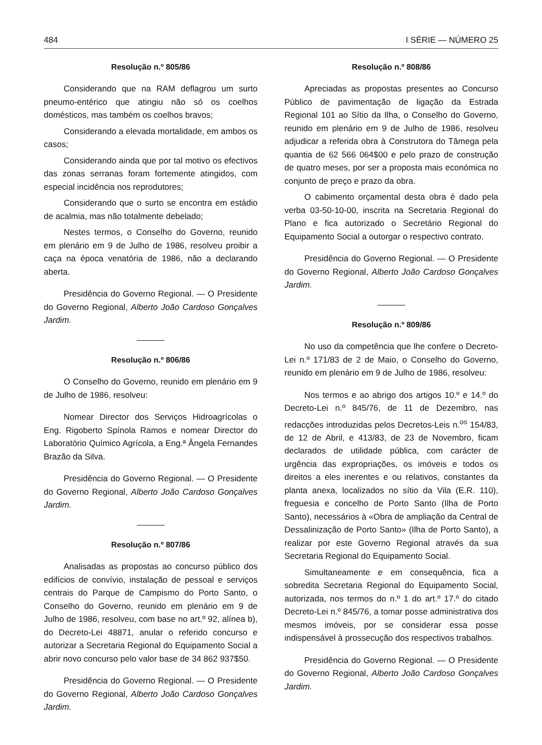484 I SÉRIE — NÚMERO 25
Resolução n.º 805/86
Considerando que na RAM deflagrou um surto pneumo-entérico que atingiu não só os coelhos domésticos, mas também os coelhos bravos;
Considerando a elevada mortalidade, em ambos os casos;
Considerando ainda que por tal motivo os efectivos das zonas serranas foram fortemente atingidos, com especial incidência nos reprodutores;
Considerando que o surto se encontra em estádio de acalmia, mas não totalmente debelado;
Nestes termos, o Conselho do Governo, reunido em plenário em 9 de Julho de 1986, resolveu proibir a caça na época venatória de 1986, não a declarando aberta.
Presidência do Governo Regional. — O Presidente do Governo Regional, Alberto João Cardoso Gonçalves Jardim.
Resolução n.º 806/86
O Conselho do Governo, reunido em plenário em 9 de Julho de 1986, resolveu:
Nomear Director dos Serviços Hidroagrícolas o Eng. Rigoberto Spínola Ramos e nomear Director do Laboratório Químico Agrícola, a Eng.ª Ângela Fernandes Brazão da Silva.
Presidência do Governo Regional. — O Presidente do Governo Regional, Alberto João Cardoso Gonçalves Jardim.
Resolução n.º 807/86
Analisadas as propostas ao concurso público dos edifícios de convívio, instalação de pessoal e serviços centrais do Parque de Campismo do Porto Santo, o Conselho do Governo, reunido em plenário em 9 de Julho de 1986, resolveu, com base no art.º 92, alínea b), do Decreto-Lei 48871, anular o referido concurso e autorizar a Secretaria Regional do Equipamento Social a abrir novo concurso pelo valor base de 34 862 937$50.
Presidência do Governo Regional. — O Presidente do Governo Regional, Alberto João Cardoso Gonçalves Jardim.
Resolução n.º 808/86
Apreciadas as propostas presentes ao Concurso Público de pavimentação de ligação da Estrada Regional 101 ao Sítio da Ilha, o Conselho do Governo, reunido em plenário em 9 de Julho de 1986, resolveu adjudicar a referida obra à Construtora do Tâmega pela quantia de 62 566 064$00 e pelo prazo de construção de quatro meses, por ser a proposta mais económica no conjunto de preço e prazo da obra.
O cabimento orçamental desta obra é dado pela verba 03-50-10-00, inscrita na Secretaria Regional do Plano e fica autorizado o Secretário Regional do Equipamento Social a outorgar o respectivo contrato.
Presidência do Governo Regional. — O Presidente do Governo Regional, Alberto João Cardoso Gonçalves Jardim.
Resolução n.º 809/86
No uso da competência que lhe confere o Decreto-Lei n.º 171/83 de 2 de Maio, o Conselho do Governo, reunido em plenário em 9 de Julho de 1986, resolveu:
Nos termos e ao abrigo dos artigos 10.º e 14.º do Decreto-Lei n.º 845/76, de 11 de Dezembro, nas redacções introduzidas pelos Decretos-Leis n.<sup>os</sup> 154/83, de 12 de Abril, e 413/83, de 23 de Novembro, ficam declarados de utilidade pública, com carácter de urgência das expropriações, os imóveis e todos os direitos a eles inerentes e ou relativos, constantes da planta anexa, localizados no sítio da Vila (E.R. 110), freguesia e concelho de Porto Santo (Ilha de Porto Santo), necessários à «Obra de ampliação da Central de Dessalinização de Porto Santo» (Ilha de Porto Santo), a realizar por este Governo Regional através da sua Secretaria Regional do Equipamento Social.
Simultaneamente e em consequência, fica a sobredita Secretaria Regional do Equipamento Social, autorizada, nos termos do n.º 1 do art.º 17.º do citado Decreto-Lei n.º 845/76, a tomar posse administrativa dos mesmos imóveis, por se considerar essa posse indispensável à prossecução dos respectivos trabalhos.
Presidência do Governo Regional. — O Presidente do Governo Regional, Alberto João Cardoso Gonçalves Jardim.